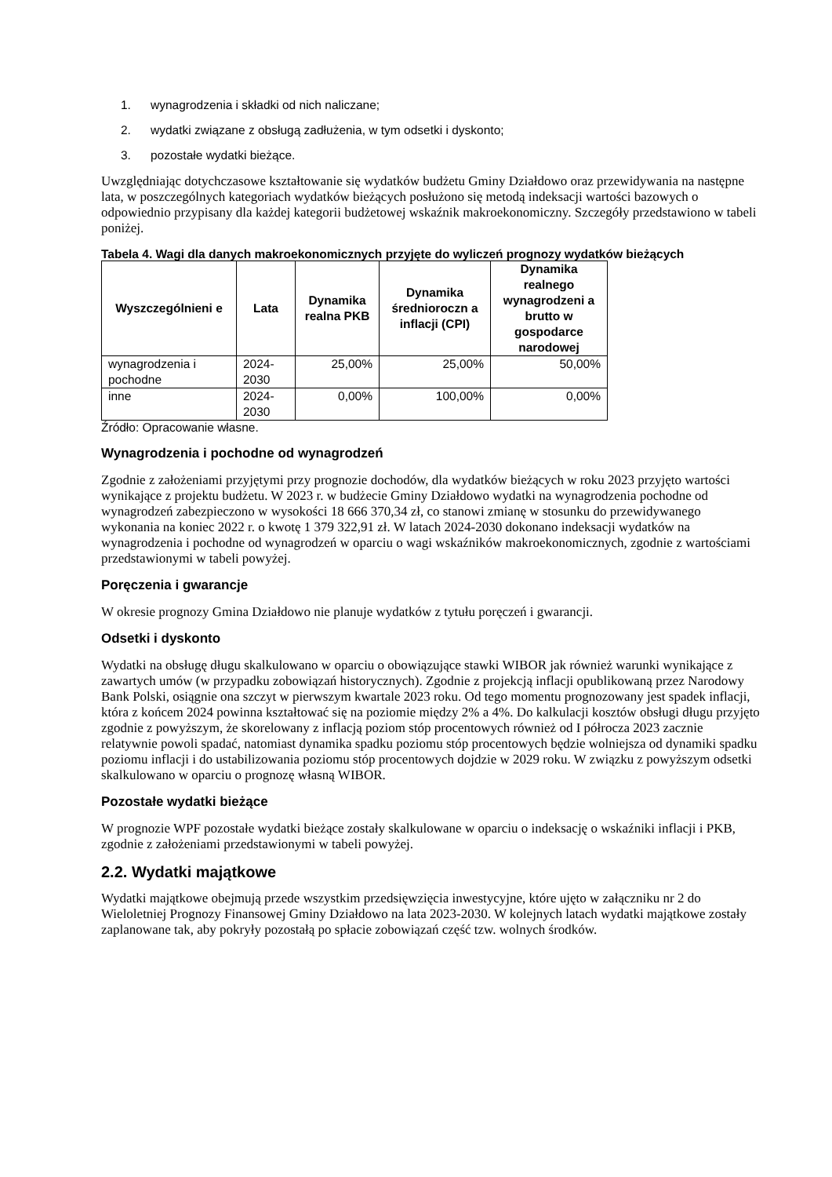1. wynagrodzenia i składki od nich naliczane;
2. wydatki związane z obsługą zadłużenia, w tym odsetki i dyskonto;
3. pozostałe wydatki bieżące.
Uwzględniając dotychczasowe kształtowanie się wydatków budżetu Gminy Działdowo oraz przewidywania na następne lata, w poszczególnych kategoriach wydatków bieżących posłużono się metodą indeksacji wartości bazowych o odpowiednio przypisany dla każdej kategorii budżetowej wskaźnik makroekonomiczny. Szczegóły przedstawiono w tabeli poniżej.
Tabela 4. Wagi dla danych makroekonomicznych przyjęte do wyliczeń prognozy wydatków bieżących
| Wyszczególnieni e | Lata | Dynamika realna PKB | Dynamika średnioroczn a inflacji (CPI) | Dynamika realnego wynagrodzeni a brutto w gospodarce narodowej |
| --- | --- | --- | --- | --- |
| wynagrodzenia i pochodne | 2024-2030 | 25,00% | 25,00% | 50,00% |
| inne | 2024-2030 | 0,00% | 100,00% | 0,00% |
Źródło: Opracowanie własne.
Wynagrodzenia i pochodne od wynagrodzeń
Zgodnie z założeniami przyjętymi przy prognozie dochodów, dla wydatków bieżących w roku 2023 przyjęto wartości wynikające z projektu budżetu. W 2023 r. w budżecie Gminy Działdowo wydatki na wynagrodzenia pochodne od wynagrodzeń zabezpieczono w wysokości 18 666 370,34 zł, co stanowi zmianę w stosunku do przewidywanego wykonania na koniec 2022 r. o kwotę 1 379 322,91 zł. W latach 2024-2030 dokonano indeksacji wydatków na wynagrodzenia i pochodne od wynagrodzeń w oparciu o wagi wskaźników makroekonomicznych, zgodnie z wartościami przedstawionymi w tabeli powyżej.
Poręczenia i gwarancje
W okresie prognozy Gmina Działdowo nie planuje wydatków z tytułu poręczeń i gwarancji.
Odsetki i dyskonto
Wydatki na obsługę długu skalkulowano w oparciu o obowiązujące stawki WIBOR jak również warunki wynikające z zawartych umów (w przypadku zobowiązań historycznych). Zgodnie z projekcją inflacji opublikowaną przez Narodowy Bank Polski, osiągnie ona szczyt w pierwszym kwartale 2023 roku. Od tego momentu prognozowany jest spadek inflacji, która z końcem 2024 powinna kształtować się na poziomie między 2% a 4%. Do kalkulacji kosztów obsługi długu przyjęto zgodnie z powyższym, że skorelowany z inflacją poziom stóp procentowych również od I półrocza 2023 zacznie relatywnie powoli spadać, natomiast dynamika spadku poziomu stóp procentowych będzie wolniejsza od dynamiki spadku poziomu inflacji i do ustabilizowania poziomu stóp procentowych dojdzie w 2029 roku. W związku z powyższym odsetki skalkulowano w oparciu o prognozę własną WIBOR.
Pozostałe wydatki bieżące
W prognozie WPF pozostałe wydatki bieżące zostały skalkulowane w oparciu o indeksację o wskaźniki inflacji i PKB, zgodnie z założeniami przedstawionymi w tabeli powyżej.
2.2. Wydatki majątkowe
Wydatki majątkowe obejmują przede wszystkim przedsięwzięcia inwestycyjne, które ujęto w załączniku nr 2 do Wieloletniej Prognozy Finansowej Gminy Działdowo na lata 2023-2030. W kolejnych latach wydatki majątkowe zostały zaplanowane tak, aby pokryły pozostałą po spłacie zobowiązań część tzw. wolnych środków.